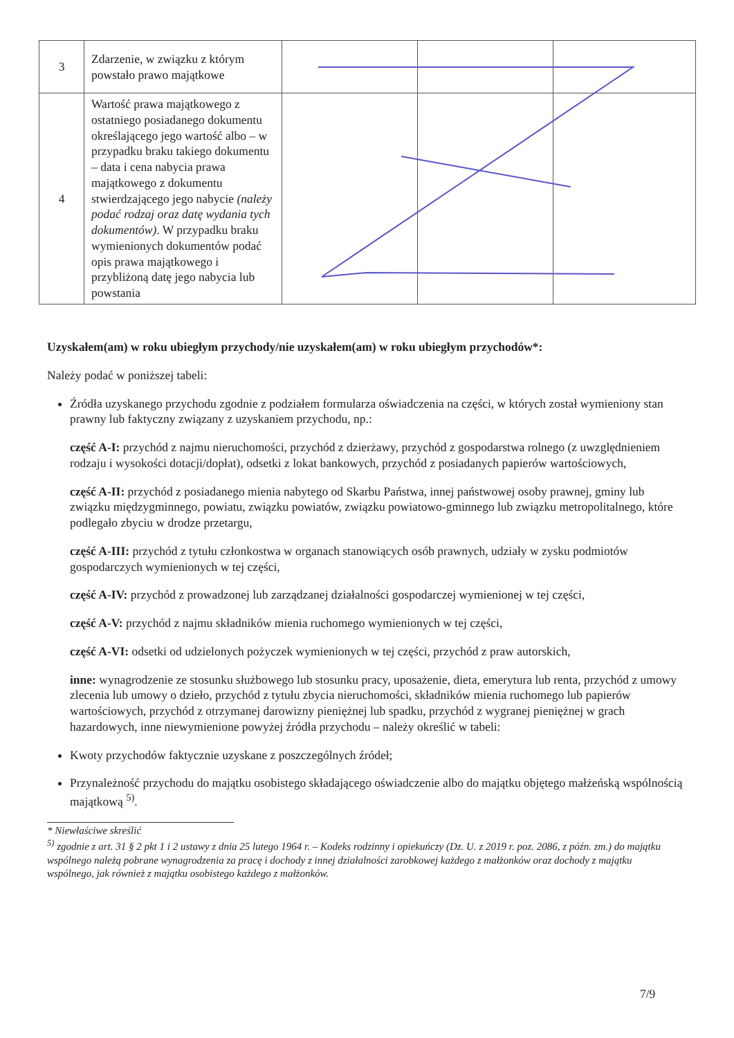| 3 | Zdarzenie, w związku z którym powstało prawo majątkowe | | | |
| 4 | Wartość prawa majątkowego z ostatniego posiadanego dokumentu określającego jego wartość albo – w przypadku braku takiego dokumentu – data i cena nabycia prawa majątkowego z dokumentu stwierdzającego jego nabycie (należy podać rodzaj oraz datę wydania tych dokumentów) . W przypadku braku wymienionych dokumentów podać opis prawa majątkowego i przybliżoną datę jego nabycia lub powstania | | | |
Uzyskałem(am) w roku ubiegłym przychody/nie uzyskałem(am) w roku ubiegłym przychodów*:
Należy podać w poniższej tabeli:
Źródła uzyskanego przychodu zgodnie z podziałem formularza oświadczenia na części, w których został wymieniony stan prawny lub faktyczny związany z uzyskaniem przychodu, np.:
część A-I: przychód z najmu nieruchomości, przychód z dzierżawy, przychód z gospodarstwa rolnego (z uwzględnieniem rodzaju i wysokości dotacji/dopłat), odsetki z lokat bankowych, przychód z posiadanych papierów wartościowych,
część A-II: przychód z posiadanego mienia nabytego od Skarbu Państwa, innej państwowej osoby prawnej, gminy lub związku międzygminnego, powiatu, związku powiatów, związku powiatowo-gminnego lub związku metropolitalnego, które podlegało zbyciu w drodze przetargu,
część A-III: przychód z tytułu członkostwa w organach stanowiących osób prawnych, udziały w zysku podmiotów gospodarczych wymienionych w tej części,
część A-IV: przychód z prowadzonej lub zarządzanej działalności gospodarczej wymienionej w tej części,
część A-V: przychód z najmu składników mienia ruchomego wymienionych w tej części,
część A-VI: odsetki od udzielonych pożyczek wymienionych w tej części, przychód z praw autorskich,
inne: wynagrodzenie ze stosunku służbowego lub stosunku pracy, uposażenie, dieta, emerytura lub renta, przychód z umowy zlecenia lub umowy o dzieło, przychód z tytułu zbycia nieruchomości, składników mienia ruchomego lub papierów wartościowych, przychód z otrzymanej darowizny pieniężnej lub spadku, przychód z wygranej pieniężnej w grach hazardowych, inne niewymienione powyżej źródła przychodu – należy określić w tabeli:
Kwoty przychodów faktycznie uzyskane z poszczególnych źródeł;
Przynależność przychodu do majątku osobistego składającego oświadczenie albo do majątku objętego małżeńską wspólnością majątkową <sup>5)</sup>.
* Niewłaściwe skreślić
<sup>5)</sup> zgodnie z art. 31 § 2 pkt 1 i 2 ustawy z dnia 25 lutego 1964 r. – Kodeks rodzinny i opiekuńczy (Dz. U. z 2019 r. poz. 2086, z późn. zm.) do majątku wspólnego należą pobrane wynagrodzenia za pracę i dochody z innej działalności zarobkowej każdego z małżonków oraz dochody z majątku wspólnego, jak również z majątku osobistego każdego z małżonków.
7/9